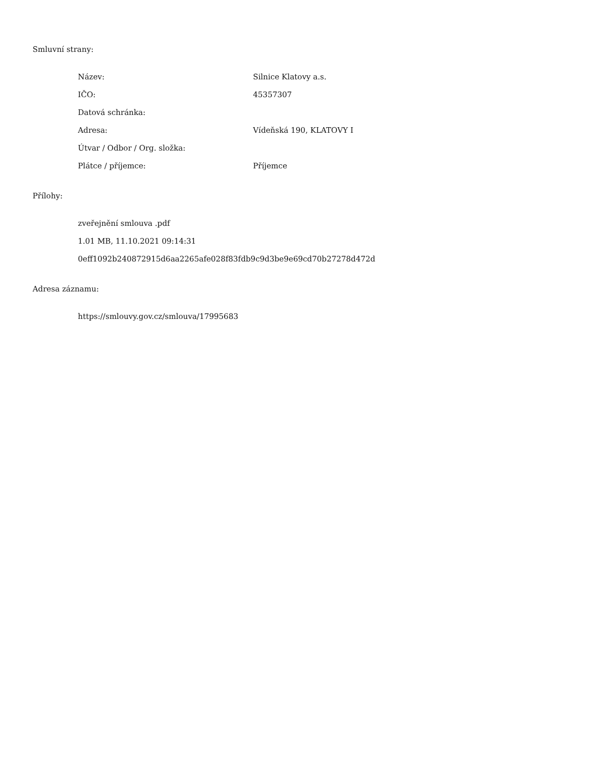Smluvní strany:
| Název: | Silnice Klatovy a.s. |
| IČO: | 45357307 |
| Datová schránka: | |
| Adresa: | Vídeňská 190, KLATOVY I |
| Útvar / Odbor / Org. složka: | |
| Plátce / příjemce: | Příjemce |
Přílohy:
zveřejnění smlouva .pdf
1.01 MB, 11.10.2021 09:14:31
0eff1092b240872915d6aa2265afe028f83fdb9c9d3be9e69cd70b27278d472d
Adresa záznamu:
https://smlouvy.gov.cz/smlouva/17995683